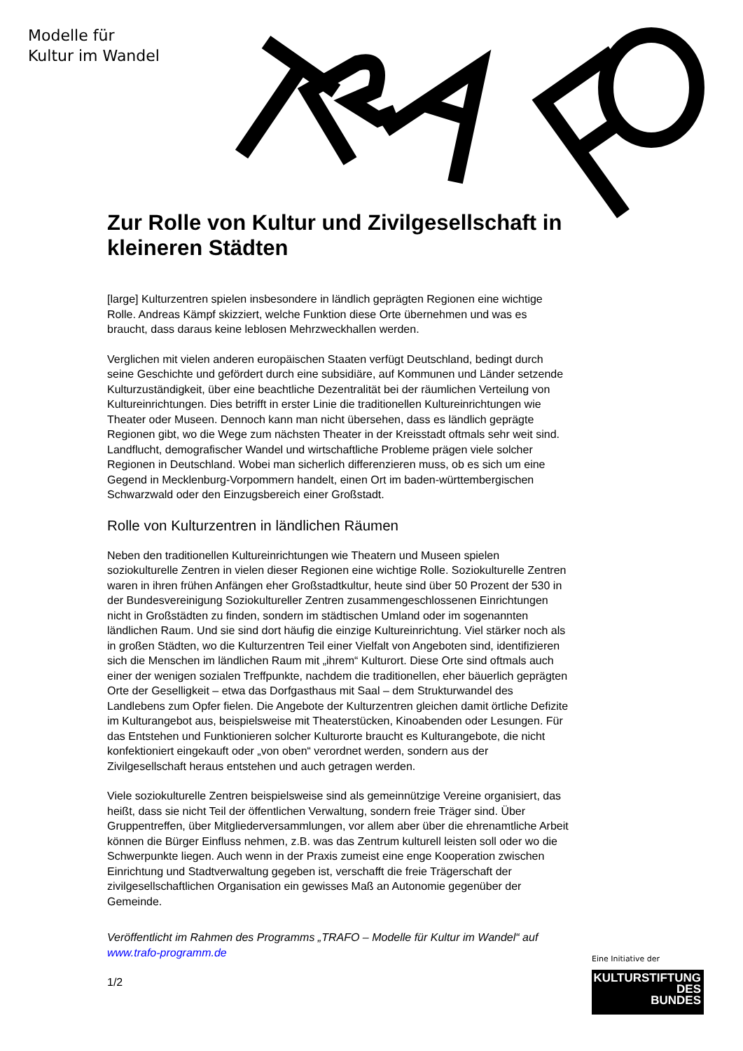Modelle für
Kultur im Wandel
Zur Rolle von Kultur und Zivilgesellschaft in kleineren Städten
[large] Kulturzentren spielen insbesondere in ländlich geprägten Regionen eine wichtige Rolle. Andreas Kämpf skizziert, welche Funktion diese Orte übernehmen und was es braucht, dass daraus keine leblosen Mehrzweckhallen werden.
Verglichen mit vielen anderen europäischen Staaten verfügt Deutschland, bedingt durch seine Geschichte und gefördert durch eine subsidiäre, auf Kommunen und Länder setzende Kulturzuständigkeit, über eine beachtliche Dezentralität bei der räumlichen Verteilung von Kultureinrichtungen. Dies betrifft in erster Linie die traditionellen Kultureinrichtungen wie Theater oder Museen. Dennoch kann man nicht übersehen, dass es ländlich geprägte Regionen gibt, wo die Wege zum nächsten Theater in der Kreisstadt oftmals sehr weit sind. Landflucht, demografischer Wandel und wirtschaftliche Probleme prägen viele solcher Regionen in Deutschland. Wobei man sicherlich differenzieren muss, ob es sich um eine Gegend in Mecklenburg-Vorpommern handelt, einen Ort im baden-württembergischen Schwarzwald oder den Einzugsbereich einer Großstadt.
Rolle von Kulturzentren in ländlichen Räumen
Neben den traditionellen Kultureinrichtungen wie Theatern und Museen spielen soziokulturelle Zentren in vielen dieser Regionen eine wichtige Rolle. Soziokulturelle Zentren waren in ihren frühen Anfängen eher Großstadtkultur, heute sind über 50 Prozent der 530 in der Bundesvereinigung Soziokultureller Zentren zusammengeschlossenen Einrichtungen nicht in Großstädten zu finden, sondern im städtischen Umland oder im sogenannten ländlichen Raum. Und sie sind dort häufig die einzige Kultureinrichtung. Viel stärker noch als in großen Städten, wo die Kulturzentren Teil einer Vielfalt von Angeboten sind, identifizieren sich die Menschen im ländlichen Raum mit „ihrem“ Kulturort. Diese Orte sind oftmals auch einer der wenigen sozialen Treffpunkte, nachdem die traditionellen, eher bäuerlich geprägten Orte der Geselligkeit – etwa das Dorfgasthaus mit Saal – dem Strukturwandel des Landlebens zum Opfer fielen. Die Angebote der Kulturzentren gleichen damit örtliche Defizite im Kulturangebot aus, beispielsweise mit Theaterstücken, Kinoabenden oder Lesungen. Für das Entstehen und Funktionieren solcher Kulturorte braucht es Kulturangebote, die nicht konfektioniert eingekauft oder „von oben“ verordnet werden, sondern aus der Zivilgesellschaft heraus entstehen und auch getragen werden.
Viele soziokulturelle Zentren beispielsweise sind als gemeinnützige Vereine organisiert, das heißt, dass sie nicht Teil der öffentlichen Verwaltung, sondern freie Träger sind. Über Gruppentreffen, über Mitgliederversammlungen, vor allem aber über die ehrenamtliche Arbeit können die Bürger Einfluss nehmen, z.B. was das Zentrum kulturell leisten soll oder wo die Schwerpunkte liegen. Auch wenn in der Praxis zumeist eine enge Kooperation zwischen Einrichtung und Stadtverwaltung gegeben ist, verschafft die freie Trägerschaft der zivilgesellschaftlichen Organisation ein gewisses Maß an Autonomie gegenüber der Gemeinde.
Veröffentlicht im Rahmen des Programms „TRAFO – Modelle für Kultur im Wandel“ auf www.trafo-programm.de
1/2
Eine Initiative der
KULTURSTIFTUNG
DES
BUNDES